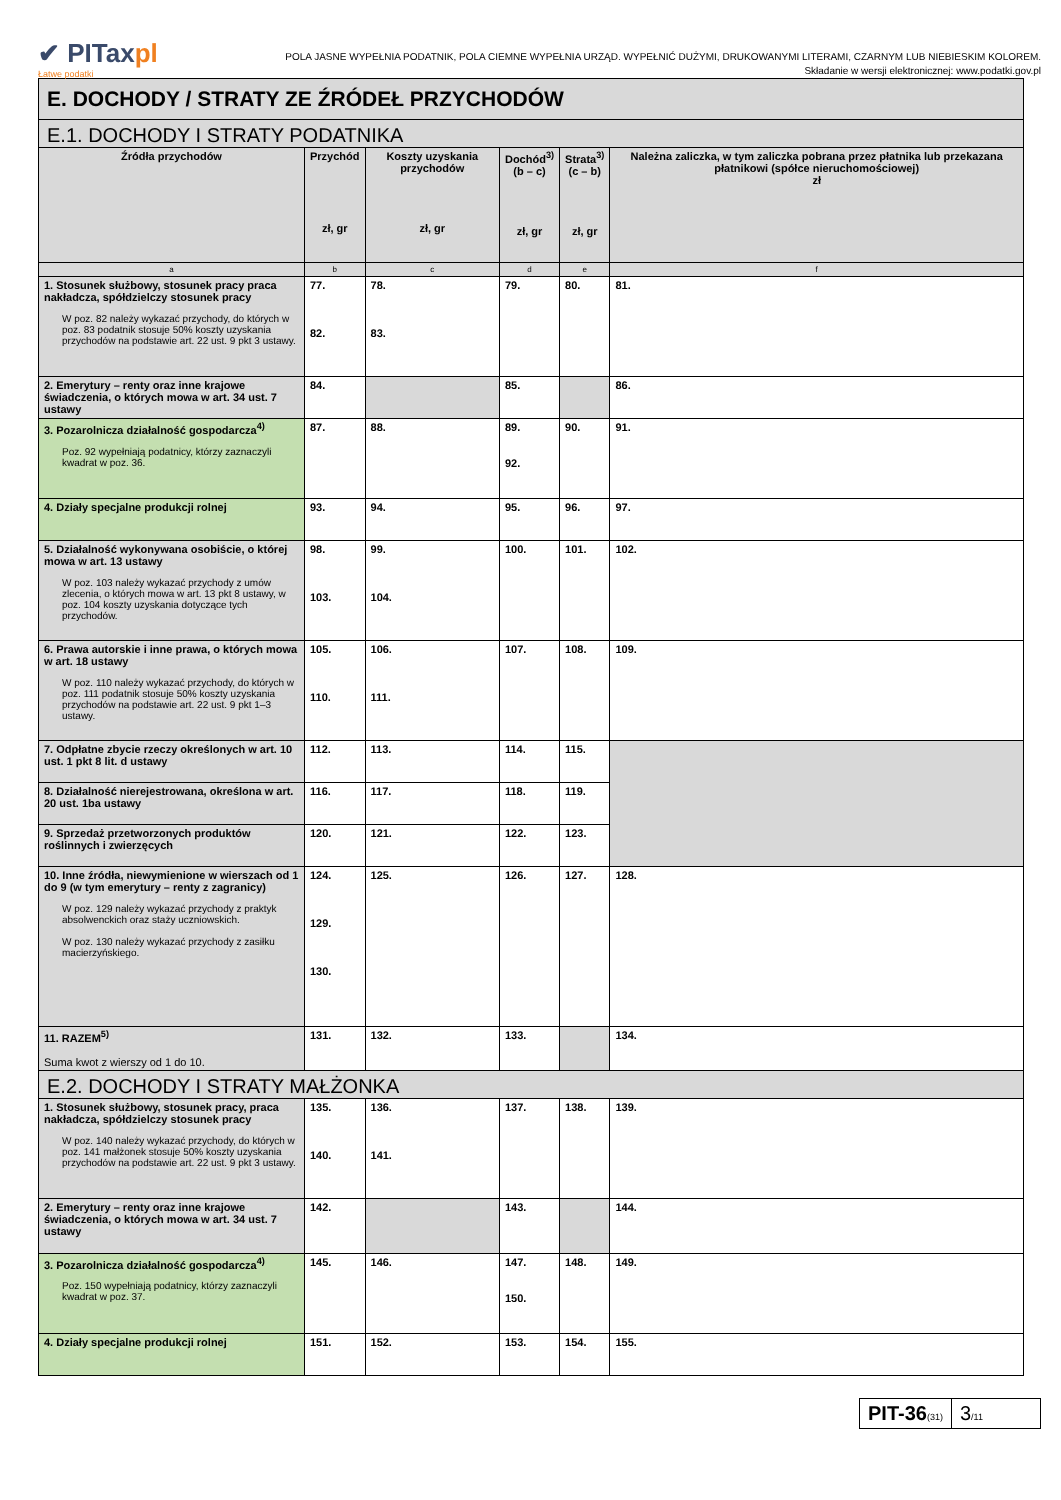✔ PITaxpl
Łatwe podatki
POLA JASNE WYPEŁNIA PODATNIK, POLA CIEMNE WYPEŁNIA URZĄD. WYPEŁNIĆ DUŻYMI, DRUKOWANYMI LITERAMI, CZARNYM LUB NIEBIESKIM KOLOREM.
Składanie w wersji elektronicznej: www.podatki.gov.pl
| E. DOCHODY / STRATY ZE ŹRÓDEŁ PRZYCHODÓW | | | | | |
| E.1. DOCHODY I STRATY PODATNIKA | | | | | |
| Źródła przychodów | Przychód zł, gr | Koszty uzyskania przychodów zł, gr | Dochód<sup>3)</sup> (b – c) zł, gr | Strata<sup>3)</sup> (c – b) zł, gr | Należna zaliczka, w tym zaliczka pobrana przez płatnika lub przekazana płatnikowi (spółce nieruchomościowej) zł |
| a | b | c | d | e | f |
| 1. Stosunek służbowy, stosunek pracy praca nakładcza, spółdzielczy stosunek pracy W poz. 82 należy wykazać przychody, do których w poz. 83 podatnik stosuje 50% koszty uzyskania przychodów na podstawie art. 22 ust. 9 pkt 3 ustawy. | 77. 82. | 78. 83. | 79. | 80. | 81. |
| 2. Emerytury – renty oraz inne krajowe świadczenia, o których mowa w art. 34 ust. 7 ustawy | 84. | | 85. | | 86. |
| 3. Pozarolnicza działalność gospodarcza<sup>4)</sup> Poz. 92 wypełniają podatnicy, którzy zaznaczyli kwadrat w poz. 36. | 87. | 88. | 89. 92. | 90. | 91. |
| 4. Działy specjalne produkcji rolnej | 93. | 94. | 95. | 96. | 97. |
| 5. Działalność wykonywana osobiście, o której mowa w art. 13 ustawy W poz. 103 należy wykazać przychody z umów zlecenia, o których mowa w art. 13 pkt 8 ustawy, w poz. 104 koszty uzyskania dotyczące tych przychodów. | 98. 103. | 99. 104. | 100. | 101. | 102. |
| 6. Prawa autorskie i inne prawa, o których mowa w art. 18 ustawy W poz. 110 należy wykazać przychody, do których w poz. 111 podatnik stosuje 50% koszty uzyskania przychodów na podstawie art. 22 ust. 9 pkt 1–3 ustawy. | 105. 110. | 106. 111. | 107. | 108. | 109. |
| 7. Odpłatne zbycie rzeczy określonych w art. 10 ust. 1 pkt 8 lit. d ustawy | 112. | 113. | 114. | 115. | |
| 8. Działalność nierejestrowana, określona w art. 20 ust. 1ba ustawy | 116. | 117. | 118. | 119. | |
| 9. Sprzedaż przetworzonych produktów roślinnych i zwierzęcych | 120. | 121. | 122. | 123. | |
| 10. Inne źródła, niewymienione w wierszach od 1 do 9 (w tym emerytury – renty z zagranicy) W poz. 129 należy wykazać przychody z praktyk absolwenckich oraz staży uczniowskich. W poz. 130 należy wykazać przychody z zasiłku macierzyńskiego. | 124. 129. 130. | 125. | 126. | 127. | 128. |
| 11. RAZEM<sup>5)</sup> Suma kwot z wierszy od 1 do 10. | 131. | 132. | 133. | | 134. |
| E.2. DOCHODY I STRATY MAŁŻONKA | | | | | |
| 1. Stosunek służbowy, stosunek pracy, praca nakładcza, spółdzielczy stosunek pracy W poz. 140 należy wykazać przychody, do których w poz. 141 małżonek stosuje 50% koszty uzyskania przychodów na podstawie art. 22 ust. 9 pkt 3 ustawy. | 135. 140. | 136. 141. | 137. | 138. | 139. |
| 2. Emerytury – renty oraz inne krajowe świadczenia, o których mowa w art. 34 ust. 7 ustawy | 142. | | 143. | | 144. |
| 3. Pozarolnicza działalność gospodarcza<sup>4)</sup> Poz. 150 wypełniają podatnicy, którzy zaznaczyli kwadrat w poz. 37. | 145. | 146. | 147. 150. | 148. | 149. |
| 4. Działy specjalne produkcji rolnej | 151. | 152. | 153. | 154. | 155. |
PIT-36(31)
3/11